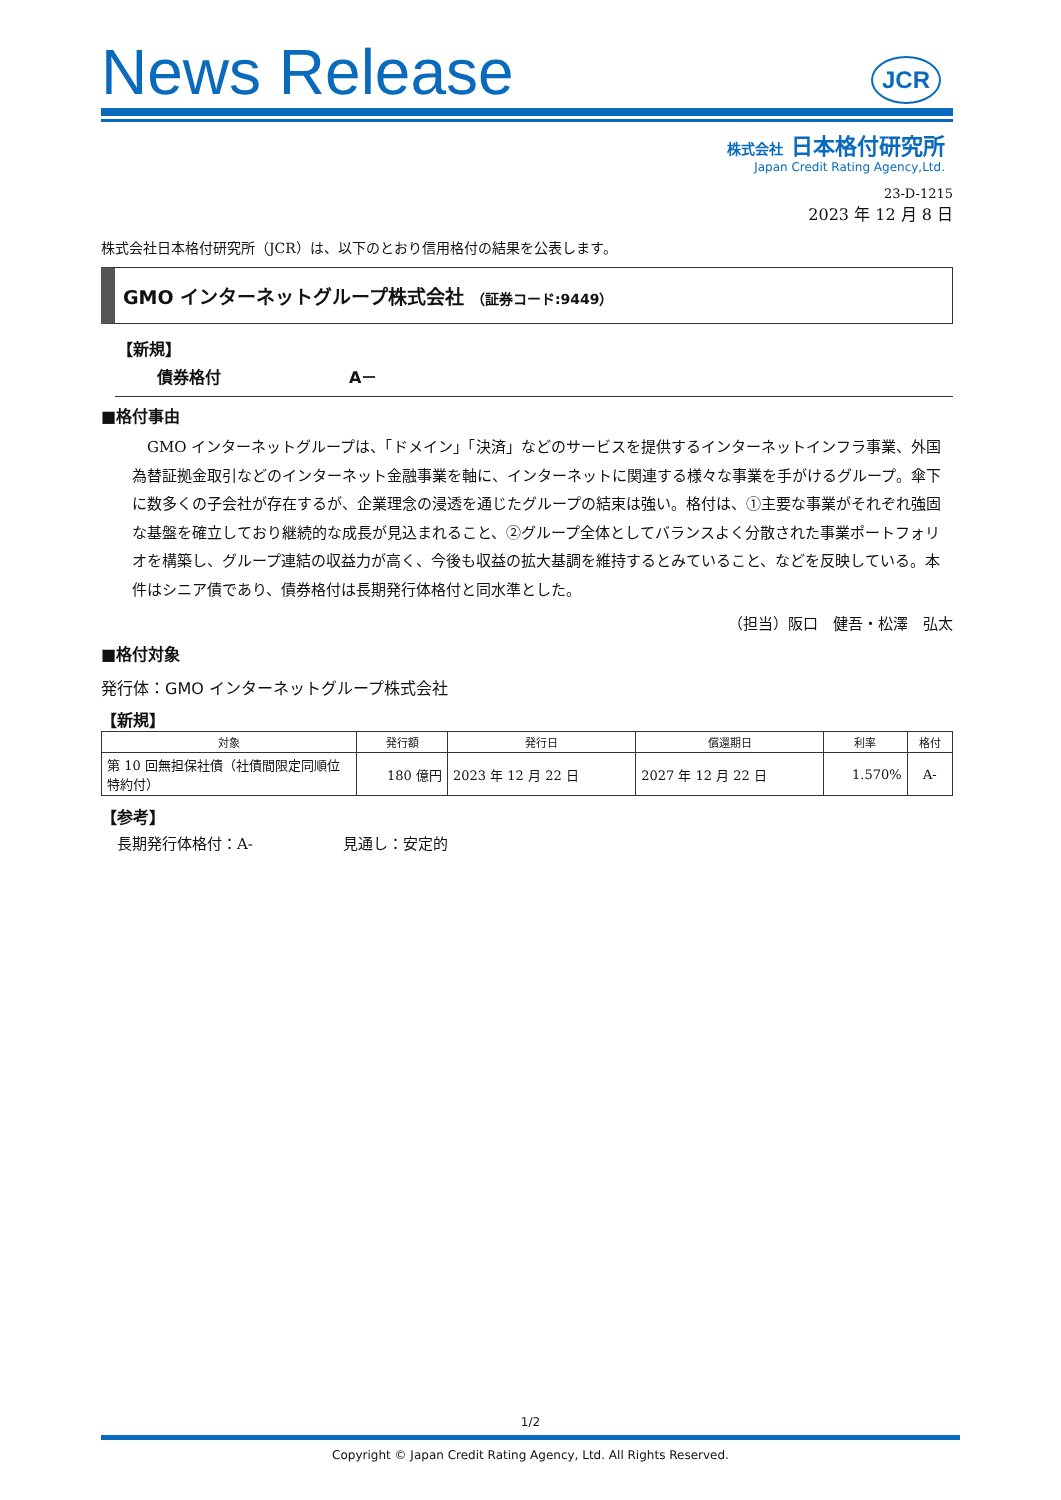News Release
JCR
株式会社 日本格付研究所
Japan Credit Rating Agency,Ltd.
23-D-1215
2023 年 12 月 8 日
株式会社日本格付研究所（JCR）は、以下のとおり信用格付の結果を公表します。
GMO インターネットグループ株式会社 （証券コード:9449）
【新規】
債券格付 A－
■格付事由
GMO インターネットグループは、「ドメイン」「決済」などのサービスを提供するインターネットインフラ事業、外国為替証拠金取引などのインターネット金融事業を軸に、インターネットに関連する様々な事業を手がけるグループ。傘下に数多くの子会社が存在するが、企業理念の浸透を通じたグループの結束は強い。格付は、①主要な事業がそれぞれ強固な基盤を確立しており継続的な成長が見込まれること、②グループ全体としてバランスよく分散された事業ポートフォリオを構築し、グループ連結の収益力が高く、今後も収益の拡大基調を維持するとみていること、などを反映している。本件はシニア債であり、債券格付は長期発行体格付と同水準とした。
（担当）阪口　健吾・松澤　弘太
■格付対象
発行体：GMO インターネットグループ株式会社
【新規】
| 対象 | 発行額 | 発行日 | 償還期日 | 利率 | 格付 |
| --- | --- | --- | --- | --- | --- |
| 第 10 回無担保社債（社債間限定同順位特約付） | 180 億円 | 2023 年 12 月 22 日 | 2027 年 12 月 22 日 | 1.570% | A- |
【参考】
長期発行体格付：A- 見通し：安定的
1/2
Copyright © Japan Credit Rating Agency, Ltd. All Rights Reserved.